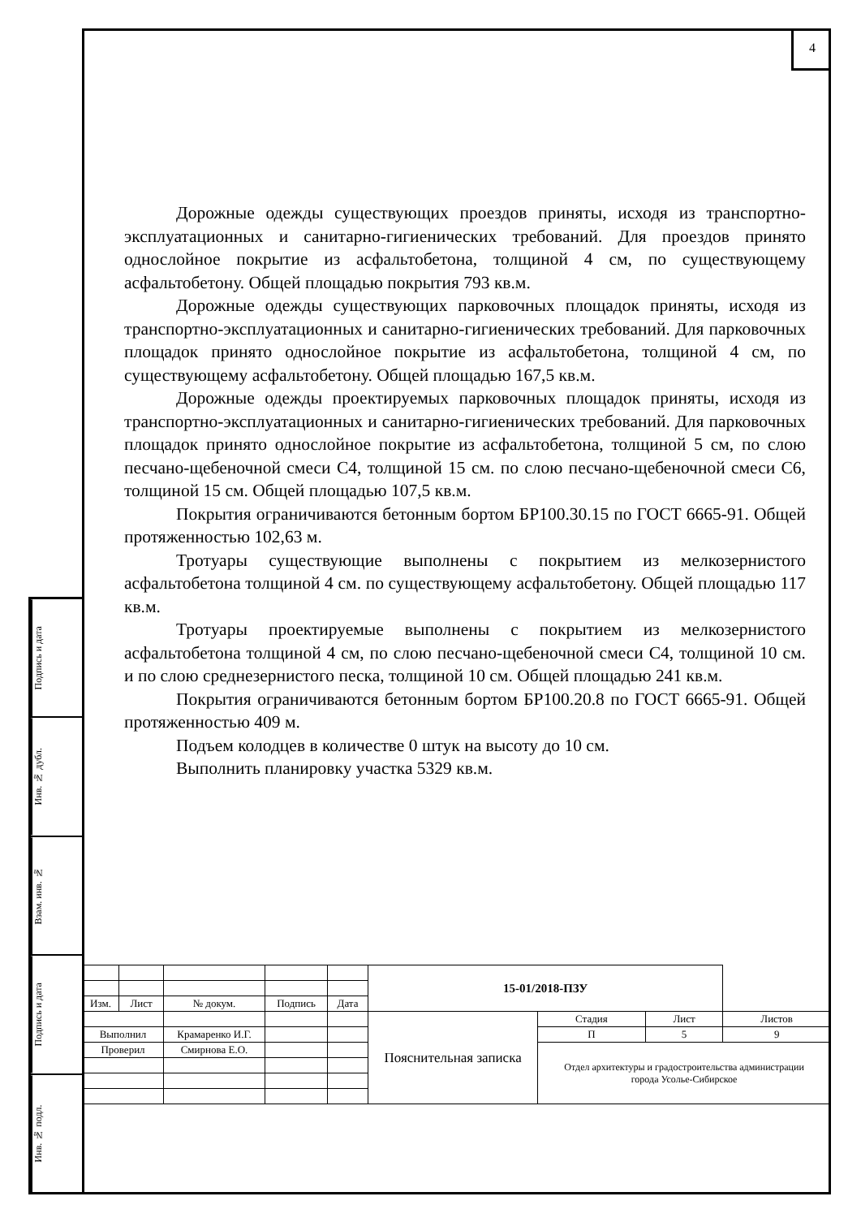4
Дорожные одежды существующих проездов приняты, исходя из транспортно-эксплуатационных и санитарно-гигиенических требований. Для проездов принято однослойное покрытие из асфальтобетона, толщиной 4 см, по существующему асфальтобетону. Общей площадью покрытия 793 кв.м.
Дорожные одежды существующих парковочных площадок приняты, исходя из транспортно-эксплуатационных и санитарно-гигиенических требований. Для парковочных площадок принято однослойное покрытие из асфальтобетона, толщиной 4 см, по существующему асфальтобетону. Общей площадью 167,5 кв.м.
Дорожные одежды проектируемых парковочных площадок приняты, исходя из транспортно-эксплуатационных и санитарно-гигиенических требований. Для парковочных площадок принято однослойное покрытие из асфальтобетона, толщиной 5 см, по слою песчано-щебеночной смеси С4, толщиной 15 см. по слою песчано-щебеночной смеси С6, толщиной 15 см. Общей площадью 107,5 кв.м.
Покрытия ограничиваются бетонным бортом БР100.30.15 по ГОСТ 6665-91. Общей протяженностью 102,63 м.
Тротуары существующие выполнены с покрытием из мелкозернистого асфальтобетона толщиной 4 см. по существующему асфальтобетону. Общей площадью 117 кв.м.
Тротуары проектируемые выполнены с покрытием из мелкозернистого асфальтобетона толщиной 4 см, по слою песчано-щебеночной смеси С4, толщиной 10 см. и по слою среднезернистого песка, толщиной 10 см. Общей площадью 241 кв.м.
Покрытия ограничиваются бетонным бортом БР100.20.8 по ГОСТ 6665-91. Общей протяженностью 409 м.
Подъем колодцев в количестве 0 штук на высоту до 10 см.
Выполнить планировку участка 5329 кв.м.
Подпись и дата
Инв. № дубл.
Взам. инв. №
Подпись и дата
Инв. № подл.
| | | | | | 15-01/2018-ПЗУ | | | |
| Изм. | Лист | № докум. | Подпись | Дата | | | | |
| | | | | | Пояснительная записка | Стадия | Лист | Листов |
| Выполнил | | Крамаренко И.Г. | | | | П | 5 | 9 |
| Проверил | | Смирнова Е.О. | | | | Отдел архитектуры и градостроительства администрации города Усолье-Сибирское | | |